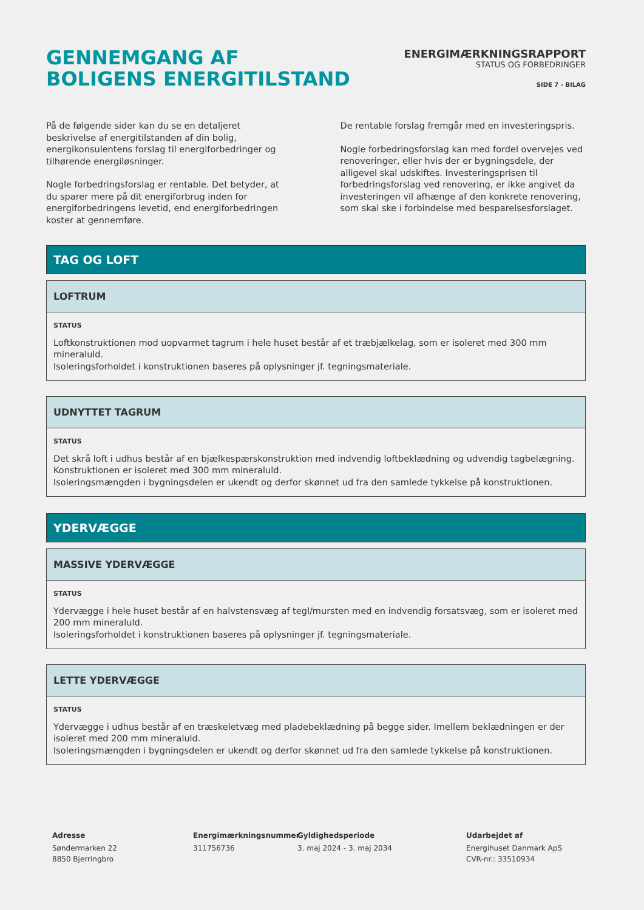GENNEMGANG AF
BOLIGENS ENERGITILSTAND
ENERGIMÆRKNINGSRAPPORT
STATUS OG FORBEDRINGER
SIDE 7 - BILAG
På de følgende sider kan du se en detaljeret beskrivelse af energitilstanden af din bolig, energikonsulentens forslag til energiforbedringer og tilhørende energiløsninger.
Nogle forbedringsforslag er rentable. Det betyder, at du sparer mere på dit energiforbrug inden for energiforbedringens levetid, end energiforbedringen koster at gennemføre.
De rentable forslag fremgår med en investeringspris.
Nogle forbedringsforslag kan med fordel overvejes ved renoveringer, eller hvis der er bygningsdele, der alligevel skal udskiftes. Investeringsprisen til forbedringsforslag ved renovering, er ikke angivet da investeringen vil afhænge af den konkrete renovering, som skal ske i forbindelse med besparelsesforslaget.
TAG OG LOFT
LOFTRUM
STATUS
Loftkonstruktionen mod uopvarmet tagrum i hele huset består af et træbjælkelag, som er isoleret med 300 mm mineraluld.
Isoleringsforholdet i konstruktionen baseres på oplysninger jf. tegningsmateriale.
UDNYTTET TAGRUM
STATUS
Det skrå loft i udhus består af en bjælkespærskonstruktion med indvendig loftbeklædning og udvendig tagbelægning. Konstruktionen er isoleret med 300 mm mineraluld.
Isoleringsmængden i bygningsdelen er ukendt og derfor skønnet ud fra den samlede tykkelse på konstruktionen.
YDERVÆGGE
MASSIVE YDERVÆGGE
STATUS
Ydervægge i hele huset består af en halvstensvæg af tegl/mursten med en indvendig forsatsvæg, som er isoleret med 200 mm mineraluld.
Isoleringsforholdet i konstruktionen baseres på oplysninger jf. tegningsmateriale.
LETTE YDERVÆGGE
STATUS
Ydervægge i udhus består af en træskeletvæg med pladebeklædning på begge sider. Imellem beklædningen er der isoleret med 200 mm mineraluld.
Isoleringsmængden i bygningsdelen er ukendt og derfor skønnet ud fra den samlede tykkelse på konstruktionen.
Adresse
Søndermarken 22
8850 Bjerringbro
Energimærkningsnummer
311756736
Gyldighedsperiode
3. maj 2024 - 3. maj 2034
Udarbejdet af
Energihuset Danmark ApS
CVR-nr.: 33510934